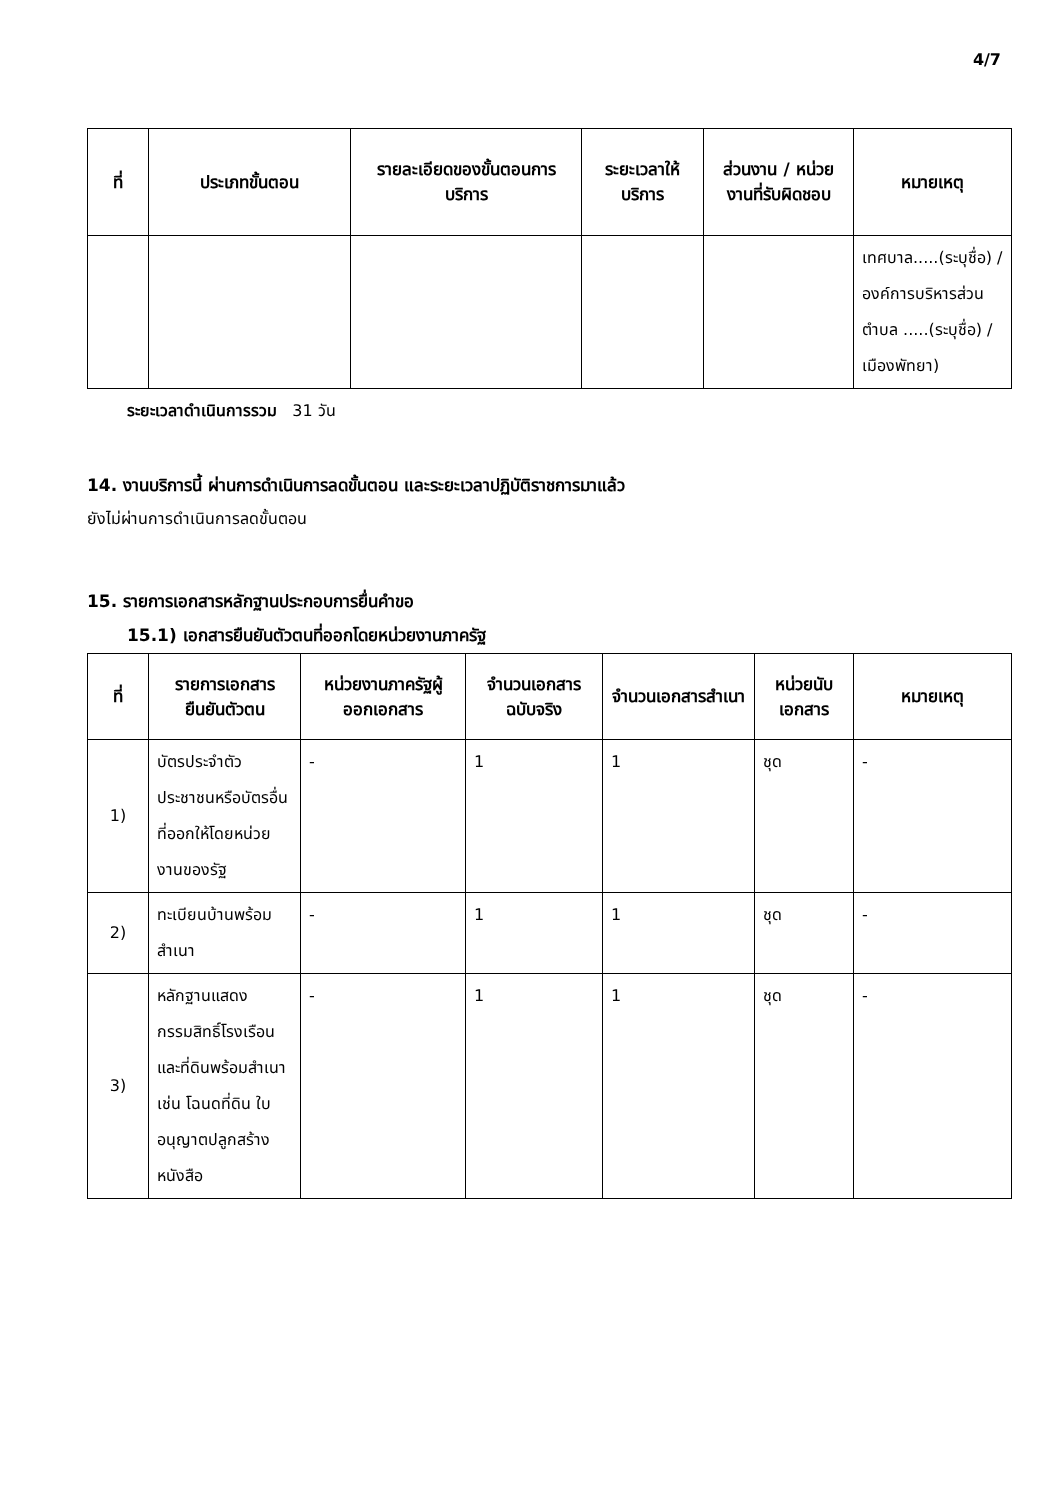4/7
| ที่ | ประเภทขั้นตอน | รายละเอียดของขั้นตอนการบริการ | ระยะเวลาให้บริการ | ส่วนงาน / หน่วยงานที่รับผิดชอบ | หมายเหตุ |
| --- | --- | --- | --- | --- | --- |
| | | | | | เทศบาล.....(ระบุชื่อ) / องค์การบริหารส่วนตำบล .....(ระบุชื่อ) / เมืองพัทยา) |
ระยะเวลาดำเนินการรวม 31 วัน
14. งานบริการนี้ ผ่านการดำเนินการลดขั้นตอน และระยะเวลาปฏิบัติราชการมาแล้ว
ยังไม่ผ่านการดำเนินการลดขั้นตอน
15. รายการเอกสารหลักฐานประกอบการยื่นคำขอ
15.1) เอกสารยืนยันตัวตนที่ออกโดยหน่วยงานภาครัฐ
| ที่ | รายการเอกสารยืนยันตัวตน | หน่วยงานภาครัฐผู้ออกเอกสาร | จำนวนเอกสารฉบับจริง | จำนวนเอกสารสำเนา | หน่วยนับเอกสาร | หมายเหตุ |
| --- | --- | --- | --- | --- | --- | --- |
| 1) | บัตรประจำตัวประชาชนหรือบัตรอื่นที่ออกให้โดยหน่วยงานของรัฐ | - | 1 | 1 | ชุด | - |
| 2) | ทะเบียนบ้านพร้อมสำเนา | - | 1 | 1 | ชุด | - |
| 3) | หลักฐานแสดงกรรมสิทธิ์โรงเรือนและที่ดินพร้อมสำเนา เช่น โฉนดที่ดิน ใบอนุญาตปลูกสร้าง หนังสือ | - | 1 | 1 | ชุด | - |